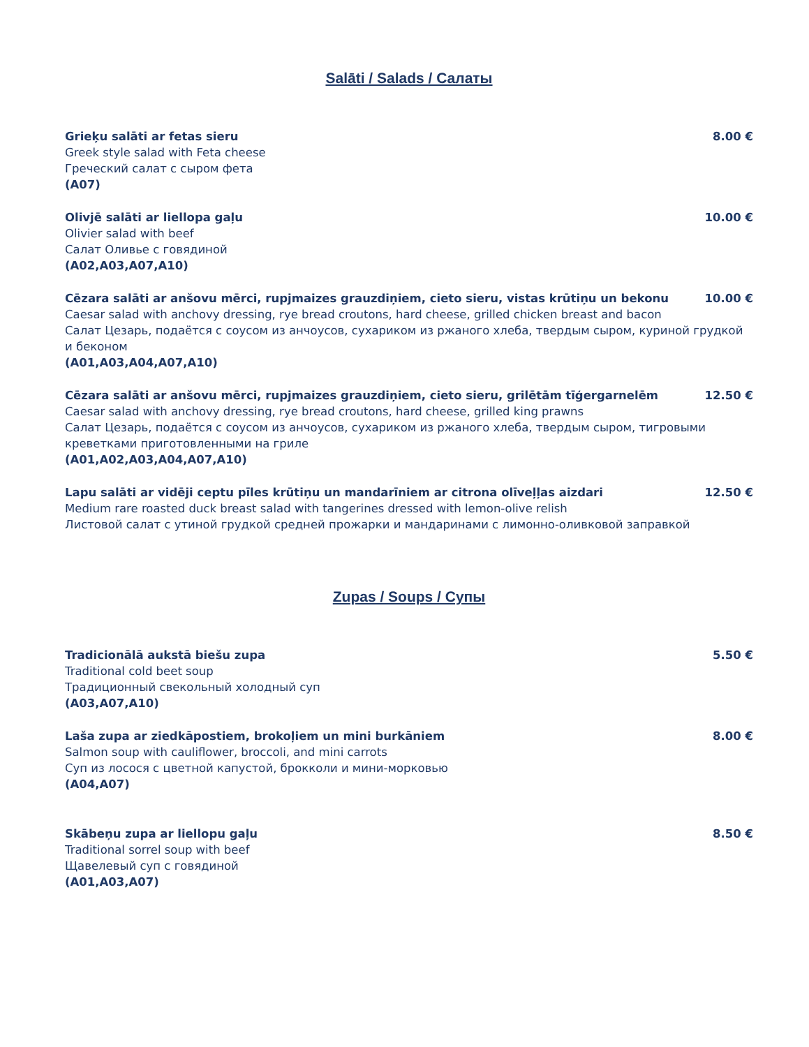Salāti / Salads / Салаты
Grieķu salāti ar fetas sieru 8.00 €
Greek style salad with Feta cheese
Греческий салат с сыром фета
(A07)
Olivjē salāti ar liellopa gaļu 10.00 €
Olivier salad with beef
Салат Оливье с говядиной
(A02,A03,A07,A10)
Cēzara salāti ar anšovu mērci, rupjmaizes grauzdiņiem, cieto sieru, vistas krūtiņu un bekonu 10.00 €
Caesar salad with anchovy dressing, rye bread croutons, hard cheese, grilled chicken breast and bacon
Салат Цезарь, подаётся с соусом из анчоусов, сухариком из ржаного хлеба, твердым сыром, куриной грудкой и беконом
(A01,A03,A04,A07,A10)
Cēzara salāti ar anšovu mērci, rupjmaizes grauzdiņiem, cieto sieru, grilētām tīģergarnelēm 12.50 €
Caesar salad with anchovy dressing, rye bread croutons, hard cheese, grilled king prawns
Салат Цезарь, подаётся с соусом из анчоусов, сухариком из ржаного хлеба, твердым сыром, тигровыми креветками приготовленными на гриле
(A01,A02,A03,A04,A07,A10)
Lapu salāti ar vidēji ceptu pīles krūtiņu un mandarīniem ar citrona olīveļļas aizdari 12.50 €
Medium rare roasted duck breast salad with tangerines dressed with lemon-olive relish
Листовой салат с утиной грудкой средней прожарки и мандаринами с лимонно-оливковой заправкой
Zupas / Soups / Супы
Tradicionālā aukstā biešu zupa 5.50 €
Traditional cold beet soup
Традиционный свекольный холодный суп
(A03,A07,A10)
Laša zupa ar ziedkāpostiem, brokoļiem un mini burkāniem 8.00 €
Salmon soup with cauliflower, broccoli, and mini carrots
Суп из лосося с цветной капустой, брокколи и мини-морковью
(A04,A07)
Skābeņu zupa ar liellopu gaļu 8.50 €
Traditional sorrel soup with beef
Щавелевый суп с говядиной
(A01,A03,A07)